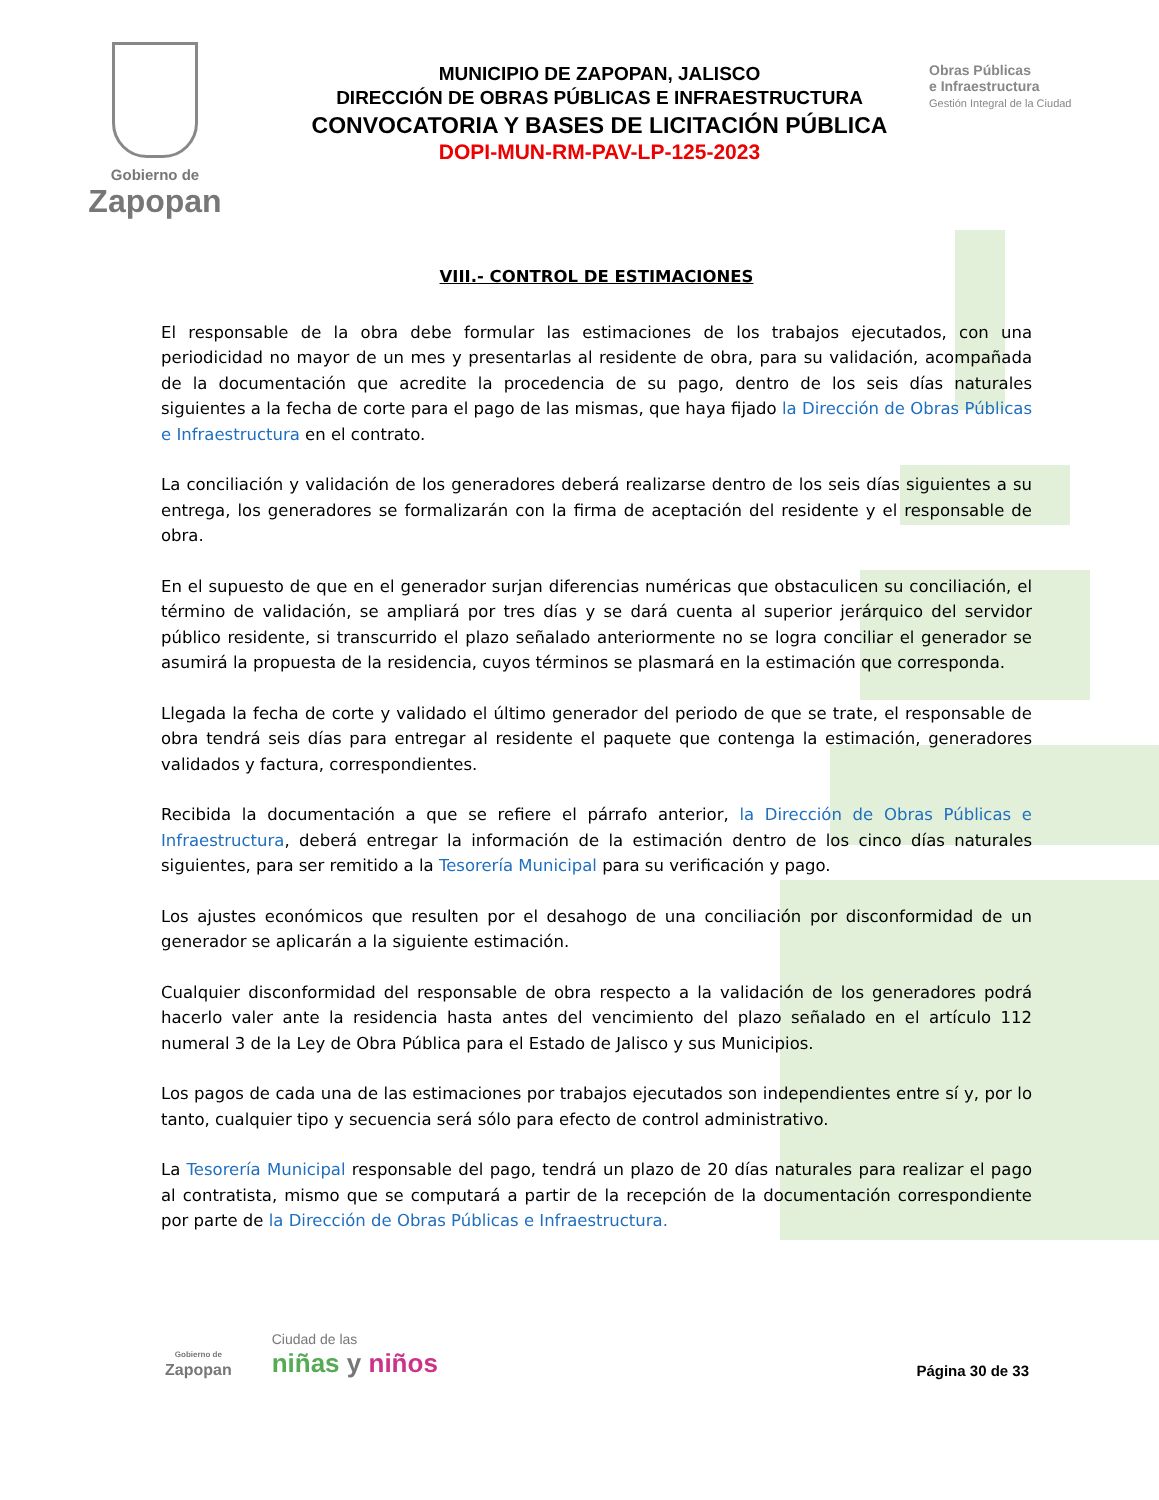Gobierno de
Zapopan
MUNICIPIO DE ZAPOPAN, JALISCO
DIRECCIÓN DE OBRAS PÚBLICAS E INFRAESTRUCTURA
CONVOCATORIA Y BASES DE LICITACIÓN PÚBLICA
DOPI-MUN-RM-PAV-LP-125-2023
Obras Públicas
e Infraestructura
Gestión Integral de la Ciudad
VIII.- CONTROL DE ESTIMACIONES
El responsable de la obra debe formular las estimaciones de los trabajos ejecutados, con una periodicidad no mayor de un mes y presentarlas al residente de obra, para su validación, acompañada de la documentación que acredite la procedencia de su pago, dentro de los seis días naturales siguientes a la fecha de corte para el pago de las mismas, que haya fijado la Dirección de Obras Públicas e Infraestructura en el contrato.
La conciliación y validación de los generadores deberá realizarse dentro de los seis días siguientes a su entrega, los generadores se formalizarán con la firma de aceptación del residente y el responsable de obra.
En el supuesto de que en el generador surjan diferencias numéricas que obstaculicen su conciliación, el término de validación, se ampliará por tres días y se dará cuenta al superior jerárquico del servidor público residente, si transcurrido el plazo señalado anteriormente no se logra conciliar el generador se asumirá la propuesta de la residencia, cuyos términos se plasmará en la estimación que corresponda.
Llegada la fecha de corte y validado el último generador del periodo de que se trate, el responsable de obra tendrá seis días para entregar al residente el paquete que contenga la estimación, generadores validados y factura, correspondientes.
Recibida la documentación a que se refiere el párrafo anterior, la Dirección de Obras Públicas e Infraestructura, deberá entregar la información de la estimación dentro de los cinco días naturales siguientes, para ser remitido a la Tesorería Municipal para su verificación y pago.
Los ajustes económicos que resulten por el desahogo de una conciliación por disconformidad de un generador se aplicarán a la siguiente estimación.
Cualquier disconformidad del responsable de obra respecto a la validación de los generadores podrá hacerlo valer ante la residencia hasta antes del vencimiento del plazo señalado en el artículo 112 numeral 3 de la Ley de Obra Pública para el Estado de Jalisco y sus Municipios.
Los pagos de cada una de las estimaciones por trabajos ejecutados son independientes entre sí y, por lo tanto, cualquier tipo y secuencia será sólo para efecto de control administrativo.
La Tesorería Municipal responsable del pago, tendrá un plazo de 20 días naturales para realizar el pago al contratista, mismo que se computará a partir de la recepción de la documentación correspondiente por parte de la Dirección de Obras Públicas e Infraestructura.
Gobierno de
Zapopan
Ciudad de las
niñas y niños
Página 30 de 33